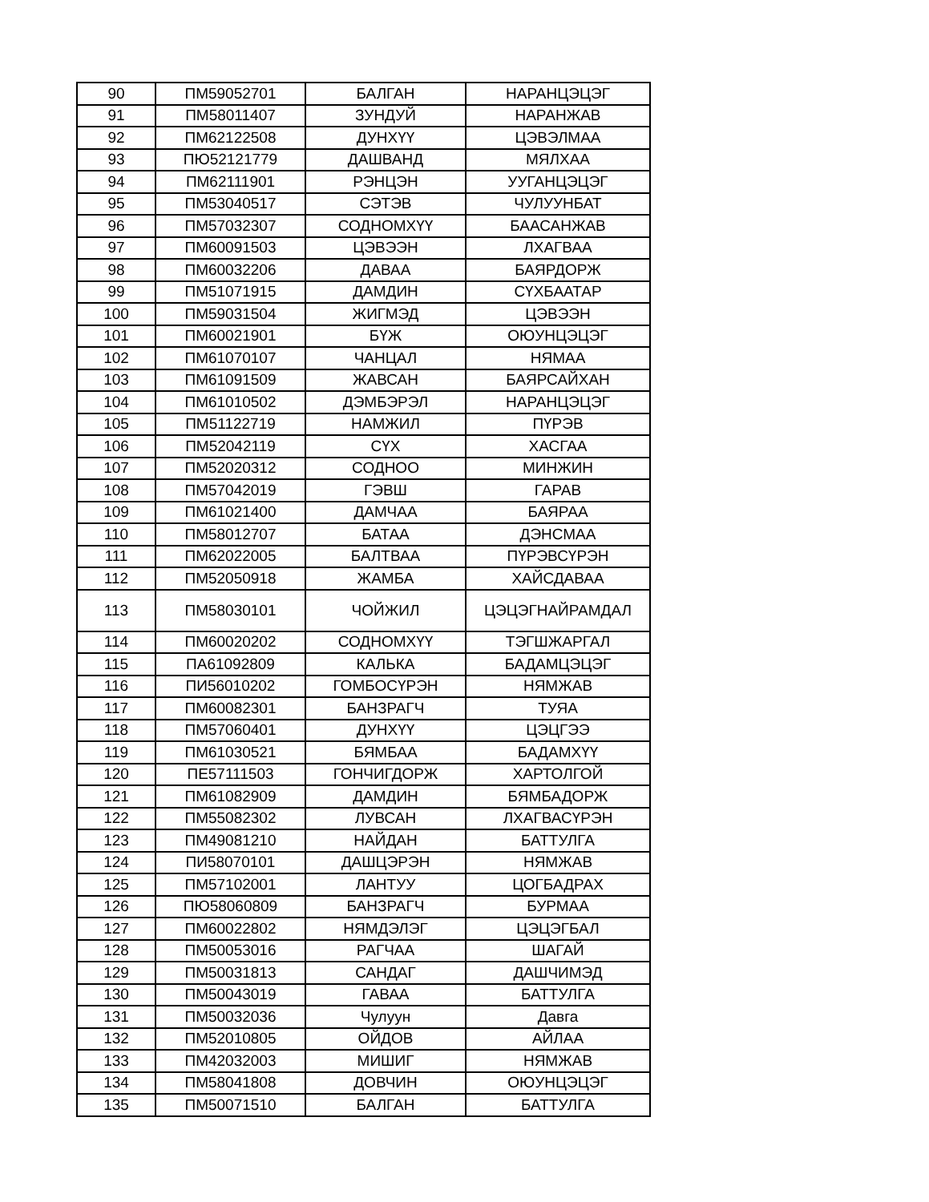| 90 | ПМ59052701 | БАЛГАН | НАРАНЦЭЦЭГ |
| 91 | ПМ58011407 | ЗУНДУЙ | НАРАНЖАВ |
| 92 | ПМ62122508 | ДУНХҮҮ | ЦЭВЭЛМАА |
| 93 | ПЮ52121779 | ДАШВАНД | МЯЛХАА |
| 94 | ПМ62111901 | РЭНЦЭН | УУГАНЦЭЦЭГ |
| 95 | ПМ53040517 | СЭТЭВ | ЧУЛУУНБАТ |
| 96 | ПМ57032307 | СОДНОМХҮҮ | БААСАНЖАВ |
| 97 | ПМ60091503 | ЦЭВЭЭН | ЛХАГВАА |
| 98 | ПМ60032206 | ДАВАА | БАЯРДОРЖ |
| 99 | ПМ51071915 | ДАМДИН | СҮХБААТАР |
| 100 | ПМ59031504 | ЖИГМЭД | ЦЭВЭЭН |
| 101 | ПМ60021901 | БҮЖ | ОЮУНЦЭЦЭГ |
| 102 | ПМ61070107 | ЧАНЦАЛ | НЯМАА |
| 103 | ПМ61091509 | ЖАВСАН | БАЯРСАЙХАН |
| 104 | ПМ61010502 | ДЭМБЭРЭЛ | НАРАНЦЭЦЭГ |
| 105 | ПМ51122719 | НАМЖИЛ | ПҮРЭВ |
| 106 | ПМ52042119 | СҮХ | ХАСГАА |
| 107 | ПМ52020312 | СОДНОО | МИНЖИН |
| 108 | ПМ57042019 | ГЭВШ | ГАРАВ |
| 109 | ПМ61021400 | ДАМЧАА | БАЯРАА |
| 110 | ПМ58012707 | БАТАА | ДЭНСМАА |
| 111 | ПМ62022005 | БАЛТВАА | ПҮРЭВСҮРЭН |
| 112 | ПМ52050918 | ЖАМБА | ХАЙСДАВАА |
| 113 | ПМ58030101 | ЧОЙЖИЛ | ЦЭЦЭГНАЙРАМДАЛ |
| 114 | ПМ60020202 | СОДНОМХҮҮ | ТЭГШЖАРГАЛ |
| 115 | ПА61092809 | КАЛЬКА | БАДАМЦЭЦЭГ |
| 116 | ПИ56010202 | ГОМБОСҮРЭН | НЯМЖАВ |
| 117 | ПМ60082301 | БАНЗРАГЧ | ТУЯА |
| 118 | ПМ57060401 | ДУНХҮҮ | ЦЭЦГЭЭ |
| 119 | ПМ61030521 | БЯМБАА | БАДАМХҮҮ |
| 120 | ПЕ57111503 | ГОНЧИГДОРЖ | ХАРТОЛГОЙ |
| 121 | ПМ61082909 | ДАМДИН | БЯМБАДОРЖ |
| 122 | ПМ55082302 | ЛУВСАН | ЛХАГВАСҮРЭН |
| 123 | ПМ49081210 | НАЙДАН | БАТТУЛГА |
| 124 | ПИ58070101 | ДАШЦЭРЭН | НЯМЖАВ |
| 125 | ПМ57102001 | ЛАНТУУ | ЦОГБАДРАХ |
| 126 | ПЮ58060809 | БАНЗРАГЧ | БУРМАА |
| 127 | ПМ60022802 | НЯМДЭЛЭГ | ЦЭЦЭГБАЛ |
| 128 | ПМ50053016 | РАГЧАА | ШАГАЙ |
| 129 | ПМ50031813 | САНДАГ | ДАШЧИМЭД |
| 130 | ПМ50043019 | ГАВАА | БАТТУЛГА |
| 131 | ПМ50032036 | Чулуун | Давга |
| 132 | ПМ52010805 | ОЙДОВ | АЙЛАА |
| 133 | ПМ42032003 | МИШИГ | НЯМЖАВ |
| 134 | ПМ58041808 | ДОВЧИН | ОЮУНЦЭЦЭГ |
| 135 | ПМ50071510 | БАЛГАН | БАТТУЛГА |